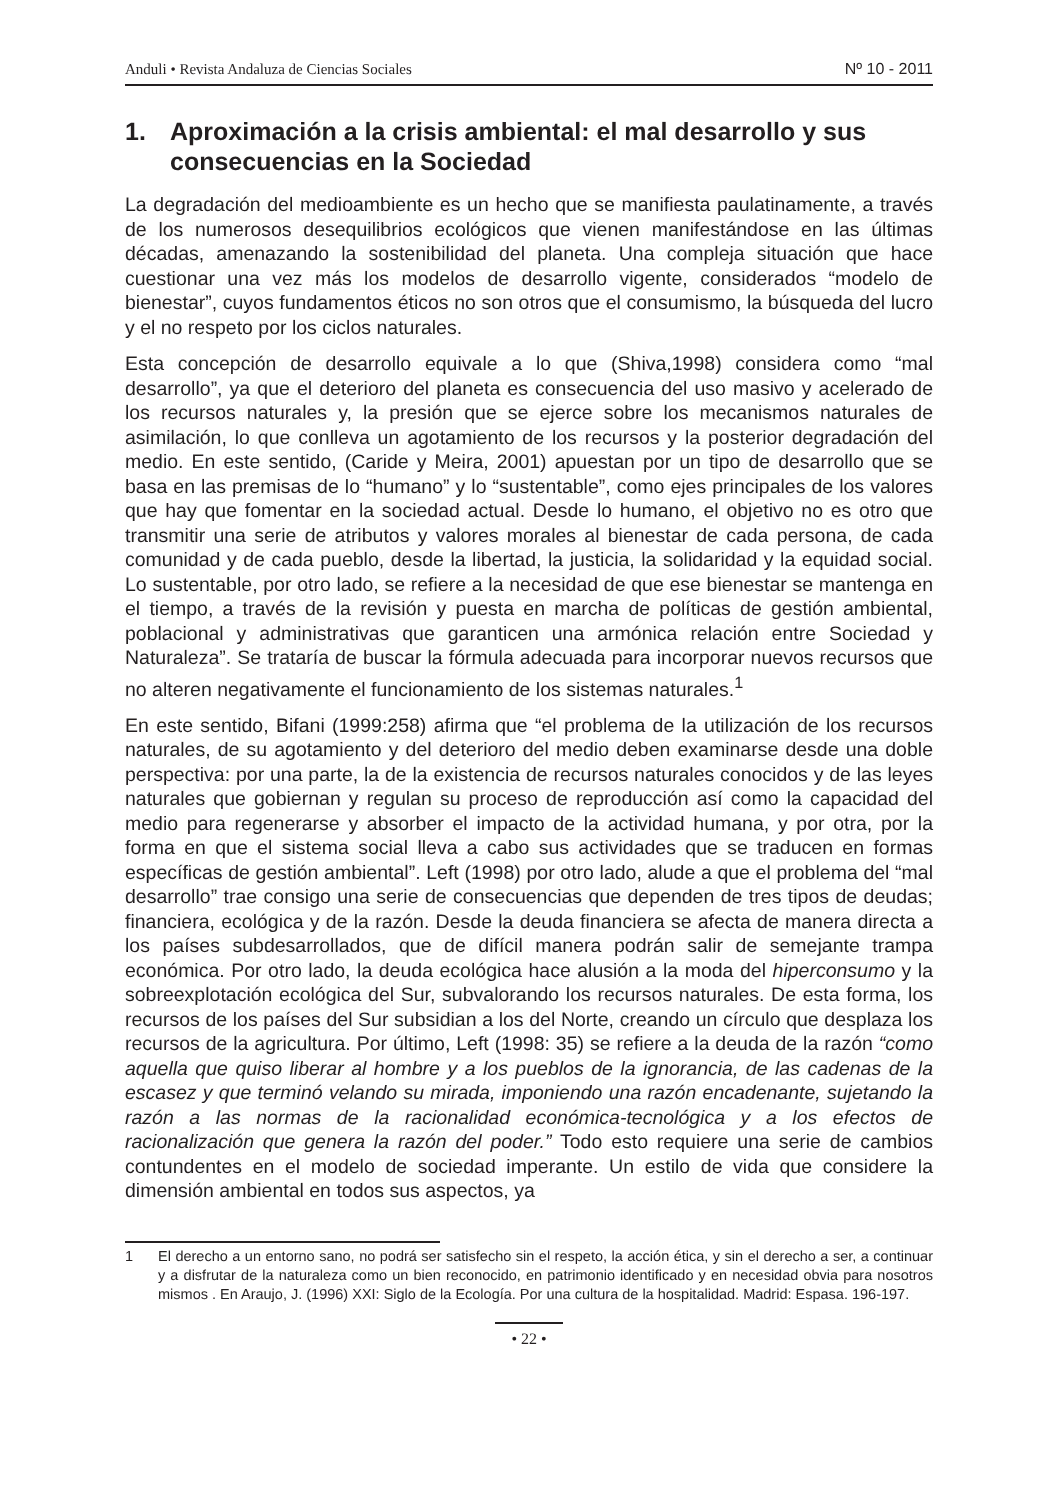Anduli • Revista Andaluza de Ciencias Sociales Nº 10 - 2011
1. Aproximación a la crisis ambiental: el mal desarrollo y sus consecuencias en la Sociedad
La degradación del medioambiente es un hecho que se manifiesta paulatinamente, a través de los numerosos desequilibrios ecológicos que vienen manifestándose en las últimas décadas, amenazando la sostenibilidad del planeta. Una compleja situación que hace cuestionar una vez más los modelos de desarrollo vigente, considerados “modelo de bienestar”, cuyos fundamentos éticos no son otros que el consumismo, la búsqueda del lucro y el no respeto por los ciclos naturales.
Esta concepción de desarrollo equivale a lo que (Shiva,1998) considera como “mal desarrollo”, ya que el deterioro del planeta es consecuencia del uso masivo y acelerado de los recursos naturales y, la presión que se ejerce sobre los mecanismos naturales de asimilación, lo que conlleva un agotamiento de los recursos y la posterior degradación del medio. En este sentido, (Caride y Meira, 2001) apuestan por un tipo de desarrollo que se basa en las premisas de lo “humano” y lo “sustentable”, como ejes principales de los valores que hay que fomentar en la sociedad actual. Desde lo humano, el objetivo no es otro que transmitir una serie de atributos y valores morales al bienestar de cada persona, de cada comunidad y de cada pueblo, desde la libertad, la justicia, la solidaridad y la equidad social. Lo sustentable, por otro lado, se refiere a la necesidad de que ese bienestar se mantenga en el tiempo, a través de la revisión y puesta en marcha de políticas de gestión ambiental, poblacional y administrativas que garanticen una armónica relación entre Sociedad y Naturaleza”. Se trataría de buscar la fórmula adecuada para incorporar nuevos recursos que no alteren negativamente el funcionamiento de los sistemas naturales.<sup>1</sup>
En este sentido, Bifani (1999:258) afirma que “el problema de la utilización de los recursos naturales, de su agotamiento y del deterioro del medio deben examinarse desde una doble perspectiva: por una parte, la de la existencia de recursos naturales conocidos y de las leyes naturales que gobiernan y regulan su proceso de reproducción así como la capacidad del medio para regenerarse y absorber el impacto de la actividad humana, y por otra, por la forma en que el sistema social lleva a cabo sus actividades que se traducen en formas específicas de gestión ambiental”. Left (1998) por otro lado, alude a que el problema del “mal desarrollo” trae consigo una serie de consecuencias que dependen de tres tipos de deudas; financiera, ecológica y de la razón. Desde la deuda financiera se afecta de manera directa a los países subdesarrollados, que de difícil manera podrán salir de semejante trampa económica. Por otro lado, la deuda ecológica hace alusión a la moda del hiperconsumo y la sobreexplotación ecológica del Sur, subvalorando los recursos naturales. De esta forma, los recursos de los países del Sur subsidian a los del Norte, creando un círculo que desplaza los recursos de la agricultura. Por último, Left (1998: 35) se refiere a la deuda de la razón “como aquella que quiso liberar al hombre y a los pueblos de la ignorancia, de las cadenas de la escasez y que terminó velando su mirada, imponiendo una razón encadenante, sujetando la razón a las normas de la racionalidad económica-tecnológica y a los efectos de racionalización que genera la razón del poder.” Todo esto requiere una serie de cambios contundentes en el modelo de sociedad imperante. Un estilo de vida que considere la dimensión ambiental en todos sus aspectos, ya
1 El derecho a un entorno sano, no podrá ser satisfecho sin el respeto, la acción ética, y sin el derecho a ser, a continuar y a disfrutar de la naturaleza como un bien reconocido, en patrimonio identificado y en necesidad obvia para nosotros mismos . En Araujo, J. (1996) XXI: Siglo de la Ecología. Por una cultura de la hospitalidad. Madrid: Espasa. 196-197.
• 22 •